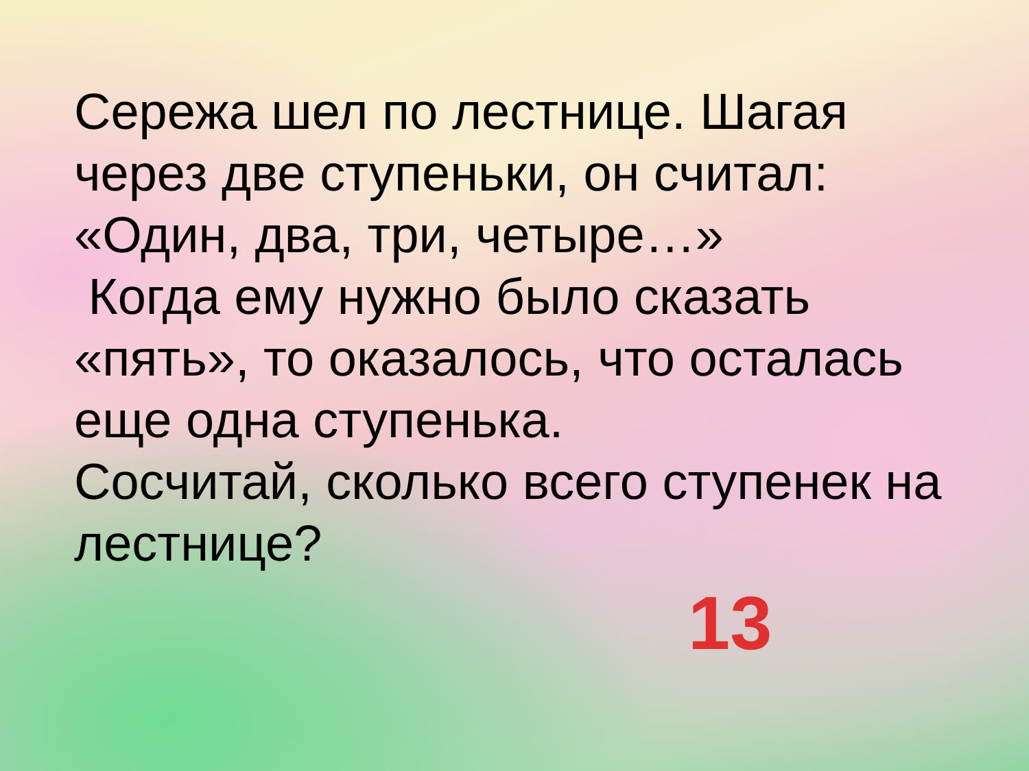Сережа шел по лестнице. Шагая через две ступеньки, он считал: «Один, два, три, четыре…»
Когда ему нужно было сказать «пять», то оказалось, что осталась еще одна ступенька.
Сосчитай, сколько всего ступенек на лестнице?
13